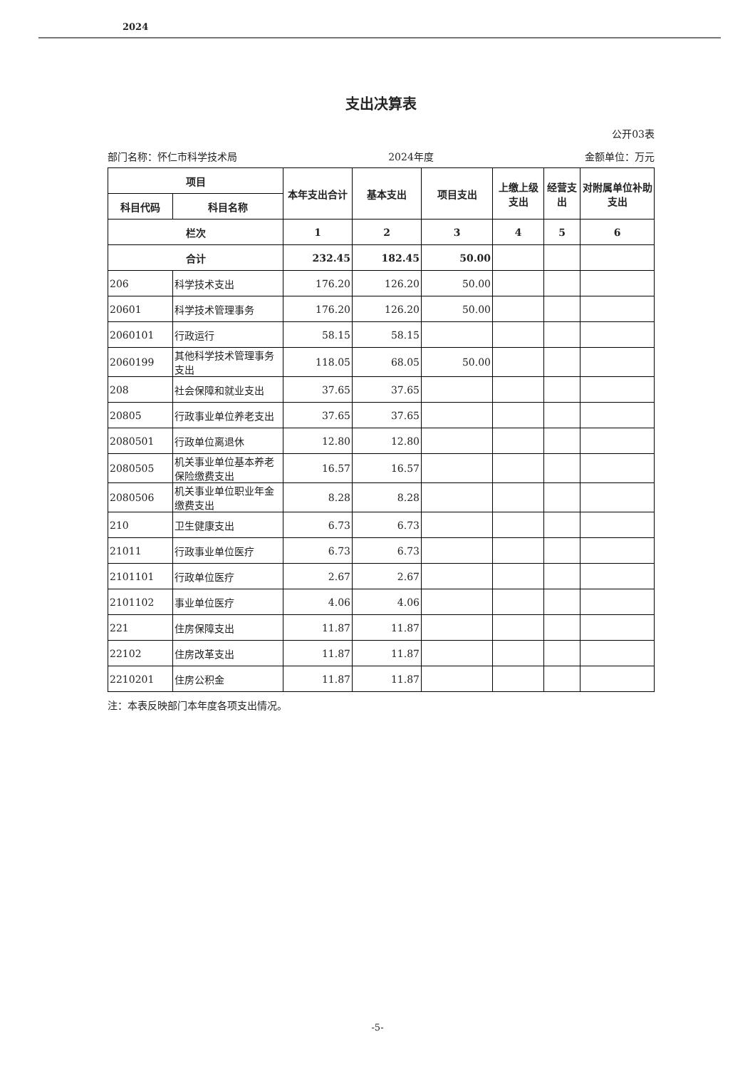2024
支出决算表
公开03表
部门名称：怀仁市科学技术局 2024年度 金额单位：万元
| 项目 | | 本年支出合计 | 基本支出 | 项目支出 | 上缴上级支出 | 经营支出 | 对附属单位补助支出 |
| --- | --- | --- | --- | --- | --- | --- | --- |
| 科目代码 | 科目名称 | | | | | | |
| 栏次 | | 1 | 2 | 3 | 4 | 5 | 6 |
| 合计 | | 232.45 | 182.45 | 50.00 | | | |
| 206 | 科学技术支出 | 176.20 | 126.20 | 50.00 | | | |
| 20601 | 科学技术管理事务 | 176.20 | 126.20 | 50.00 | | | |
| 2060101 | 行政运行 | 58.15 | 58.15 | | | | |
| 2060199 | 其他科学技术管理事务支出 | 118.05 | 68.05 | 50.00 | | | |
| 208 | 社会保障和就业支出 | 37.65 | 37.65 | | | | |
| 20805 | 行政事业单位养老支出 | 37.65 | 37.65 | | | | |
| 2080501 | 行政单位离退休 | 12.80 | 12.80 | | | | |
| 2080505 | 机关事业单位基本养老保险缴费支出 | 16.57 | 16.57 | | | | |
| 2080506 | 机关事业单位职业年金缴费支出 | 8.28 | 8.28 | | | | |
| 210 | 卫生健康支出 | 6.73 | 6.73 | | | | |
| 21011 | 行政事业单位医疗 | 6.73 | 6.73 | | | | |
| 2101101 | 行政单位医疗 | 2.67 | 2.67 | | | | |
| 2101102 | 事业单位医疗 | 4.06 | 4.06 | | | | |
| 221 | 住房保障支出 | 11.87 | 11.87 | | | | |
| 22102 | 住房改革支出 | 11.87 | 11.87 | | | | |
| 2210201 | 住房公积金 | 11.87 | 11.87 | | | | |
注：本表反映部门本年度各项支出情况。
-5-